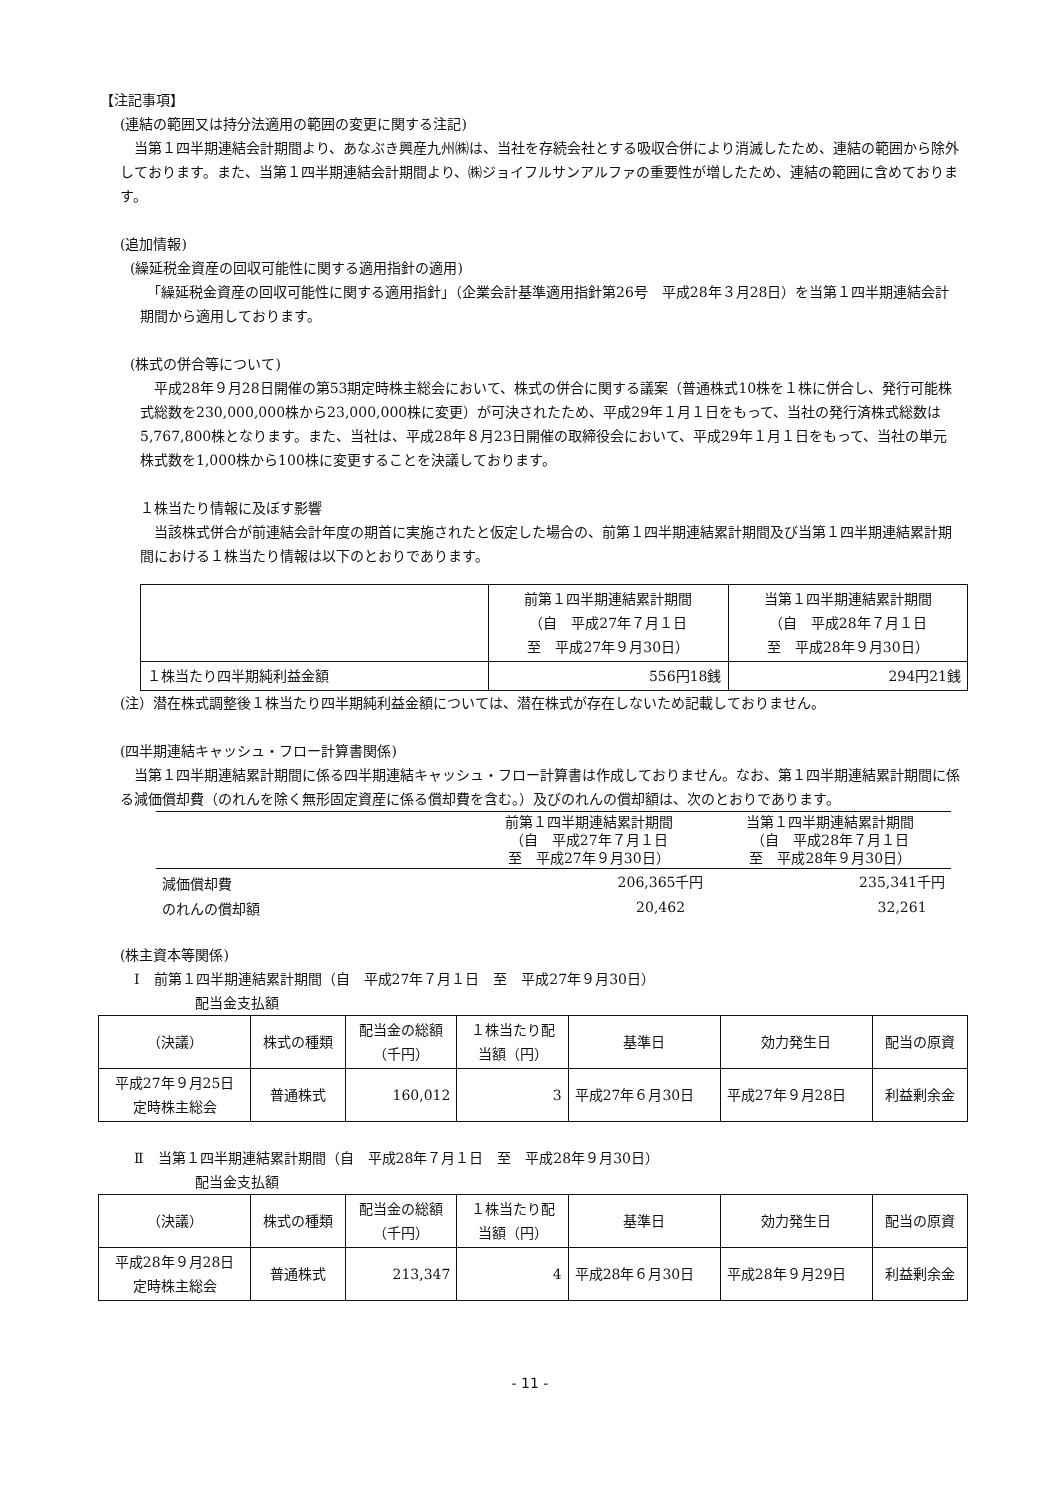【注記事項】
(連結の範囲又は持分法適用の範囲の変更に関する注記)
　当第１四半期連結会計期間より、あなぶき興産九州㈱は、当社を存続会社とする吸収合併により消滅したため、連結の範囲から除外しております。また、当第１四半期連結会計期間より、㈱ジョイフルサンアルファの重要性が増したため、連結の範囲に含めております。
(追加情報)
(繰延税金資産の回収可能性に関する適用指針の適用)
　「繰延税金資産の回収可能性に関する適用指針」（企業会計基準適用指針第26号　平成28年３月28日）を当第１四半期連結会計期間から適用しております。
(株式の併合等について)
　平成28年９月28日開催の第53期定時株主総会において、株式の併合に関する議案（普通株式10株を１株に併合し、発行可能株式総数を230,000,000株から23,000,000株に変更）が可決されたため、平成29年１月１日をもって、当社の発行済株式総数は5,767,800株となります。また、当社は、平成28年８月23日開催の取締役会において、平成29年１月１日をもって、当社の単元株式数を1,000株から100株に変更することを決議しております。
１株当たり情報に及ぼす影響
　当該株式併合が前連結会計年度の期首に実施されたと仮定した場合の、前第１四半期連結累計期間及び当第１四半期連結累計期間における１株当たり情報は以下のとおりであります。
| | 前第１四半期連結累計期間 （自 平成27年７月１日 至 平成27年９月30日） | 当第１四半期連結累計期間 （自 平成28年７月１日 至 平成28年９月30日） |
| --- | --- | --- |
| １株当たり四半期純利益金額 | 556円18銭 | 294円21銭 |
(注）潜在株式調整後１株当たり四半期純利益金額については、潜在株式が存在しないため記載しておりません。
(四半期連結キャッシュ・フロー計算書関係)
　当第１四半期連結累計期間に係る四半期連結キャッシュ・フロー計算書は作成しておりません。なお、第１四半期連結累計期間に係る減価償却費（のれんを除く無形固定資産に係る償却費を含む。）及びのれんの償却額は、次のとおりであります。
| | 前第１四半期連結累計期間 （自 平成27年７月１日 至 平成27年９月30日） | 当第１四半期連結累計期間 （自 平成28年７月１日 至 平成28年９月30日） |
| --- | --- | --- |
| 減価償却費 | 206,365千円 | 235,341千円 |
| のれんの償却額 | 20,462 | 32,261 |
(株主資本等関係)
　Ⅰ　前第１四半期連結累計期間（自　平成27年７月１日　至　平成27年９月30日）
配当金支払額
| （決議） | 株式の種類 | 配当金の総額 （千円） | １株当たり配 当額（円） | 基準日 | 効力発生日 | 配当の原資 |
| --- | --- | --- | --- | --- | --- | --- |
| 平成27年９月25日 定時株主総会 | 普通株式 | 160,012 | 3 | 平成27年６月30日 | 平成27年９月28日 | 利益剰余金 |
　Ⅱ　当第１四半期連結累計期間（自　平成28年７月１日　至　平成28年９月30日）
配当金支払額
| （決議） | 株式の種類 | 配当金の総額 （千円） | １株当たり配 当額（円） | 基準日 | 効力発生日 | 配当の原資 |
| --- | --- | --- | --- | --- | --- | --- |
| 平成28年９月28日 定時株主総会 | 普通株式 | 213,347 | 4 | 平成28年６月30日 | 平成28年９月29日 | 利益剰余金 |
- 11 -